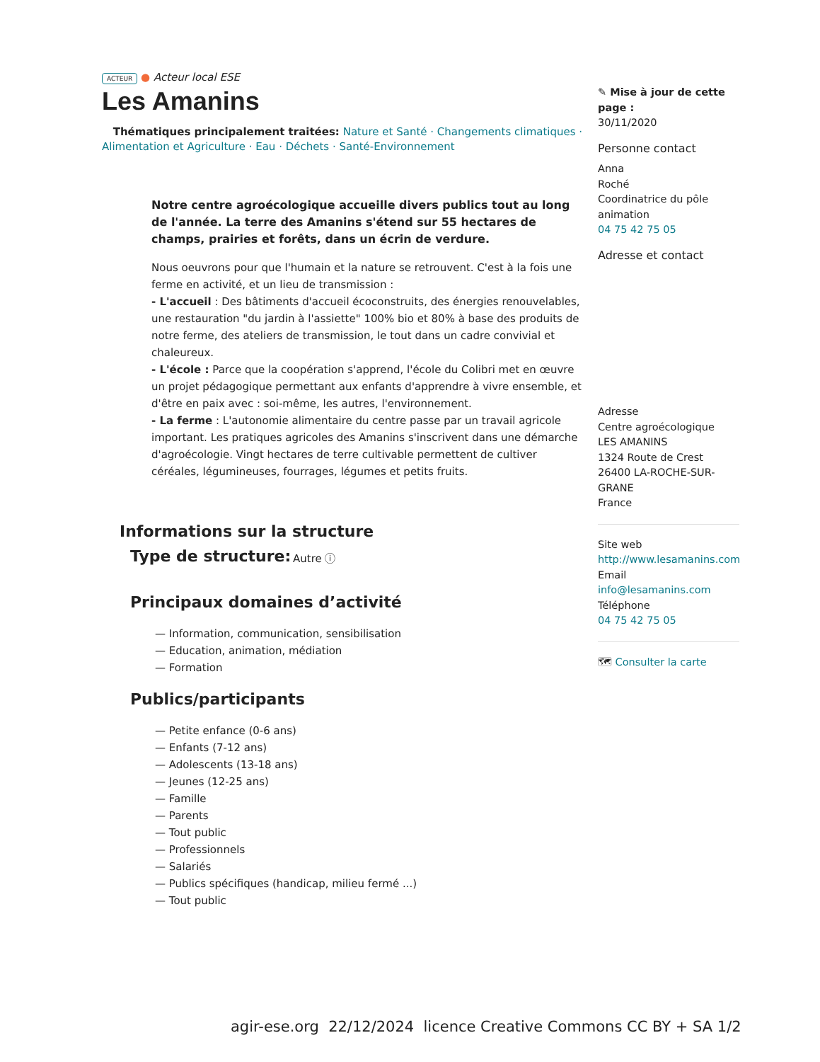ACTEUR ● Acteur local ESE
Les Amanins
Thématiques principalement traitées: Nature et Santé · Changements climatiques · Alimentation et Agriculture · Eau · Déchets · Santé-Environnement
Notre centre agroécologique accueille divers publics tout au long de l'année. La terre des Amanins s'étend sur 55 hectares de champs, prairies et forêts, dans un écrin de verdure.
Nous oeuvrons pour que l'humain et la nature se retrouvent. C'est à la fois une ferme en activité, et un lieu de transmission :
- L'accueil : Des bâtiments d'accueil écoconstruits, des énergies renouvelables, une restauration "du jardin à l'assiette" 100% bio et 80% à base des produits de notre ferme, des ateliers de transmission, le tout dans un cadre convivial et chaleureux.
- L'école : Parce que la coopération s'apprend, l'école du Colibri met en œuvre un projet pédagogique permettant aux enfants d'apprendre à vivre ensemble, et d'être en paix avec : soi-même, les autres, l'environnement.
- La ferme : L'autonomie alimentaire du centre passe par un travail agricole important. Les pratiques agricoles des Amanins s'inscrivent dans une démarche d'agroécologie. Vingt hectares de terre cultivable permettent de cultiver céréales, légumineuses, fourrages, légumes et petits fruits.
Informations sur la structure
Type de structure:
Autre ⓘ
Principaux domaines d’activité
— Information, communication, sensibilisation
— Education, animation, médiation
— Formation
Publics/participants
— Petite enfance (0-6 ans)
— Enfants (7-12 ans)
— Adolescents (13-18 ans)
— Jeunes (12-25 ans)
— Famille
— Parents
— Tout public
— Professionnels
— Salariés
— Publics spécifiques (handicap, milieu fermé ...)
— Tout public
✎ Mise à jour de cette page :
30/11/2020
Personne contact
Anna
Roché
Coordinatrice du pôle animation
04 75 42 75 05
Adresse et contact
Adresse
Centre agroécologique
LES AMANINS
1324 Route de Crest
26400 LA-ROCHE-SUR-GRANE
France
Site web
http://www.lesamanins.com
Email
info@lesamanins.com
Téléphone
04 75 42 75 05
🗺 Consulter la carte
agir-ese.org 22/12/2024 licence Creative Commons CC BY + SA 1/2